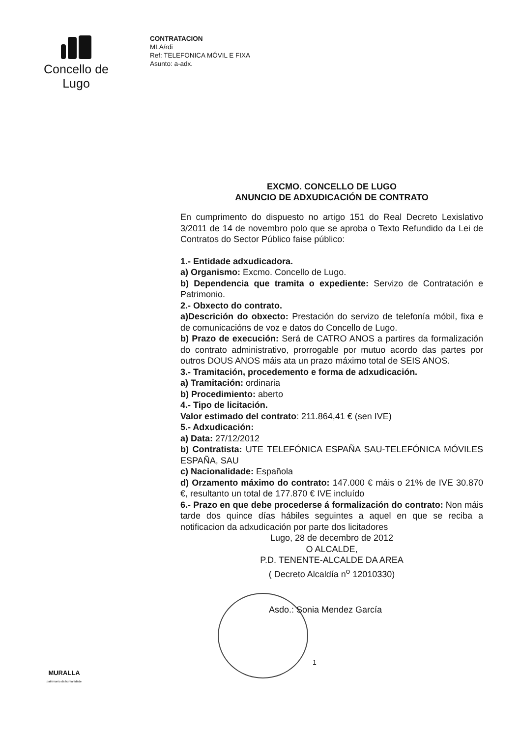Concello de Lugo
CONTRATACION
MLA/rdi
Ref: TELEFONICA MÓVIL E FIXA
Asunto: a-adx.
EXCMO. CONCELLO DE LUGO
ANUNCIO DE ADXUDICACIÓN DE CONTRATO
En cumprimento do dispuesto no artigo 151 do Real Decreto Lexislativo 3/2011 de 14 de novembro polo que se aproba o Texto Refundido da Lei de Contratos do Sector Público faise público:
1.- Entidade adxudicadora.
a) Organismo: Excmo. Concello de Lugo.
b) Dependencia que tramita o expediente: Servizo de Contratación e Patrimonio.
2.- Obxecto do contrato.
a)Descrición do obxecto: Prestación do servizo de telefonía móbil, fixa e de comunicacións de voz e datos do Concello de Lugo.
b) Prazo de execución: Será de CATRO ANOS a partires da formalización do contrato administrativo, prorrogable por mutuo acordo das partes por outros DOUS ANOS máis ata un prazo máximo total de SEIS ANOS.
3.- Tramitación, procedemento e forma de adxudicación.
a) Tramitación: ordinaria
b) Procedimiento: aberto
4.- Tipo de licitación.
Valor estimado del contrato: 211.864,41 € (sen IVE)
5.- Adxudicación:
a) Data: 27/12/2012
b) Contratista: UTE TELEFÓNICA ESPAÑA SAU-TELEFÓNICA MÓVILES ESPAÑA, SAU
c) Nacionalidade: Española
d) Orzamento máximo do contrato: 147.000 € máis o 21% de IVE 30.870 €, resultanto un total de 177.870 € IVE incluído
6.- Prazo en que debe procederse á formalización do contrato: Non máis tarde dos quince días hábiles seguintes a aquel en que se reciba a notificacion da adxudicación por parte dos licitadores
Lugo, 28 de decembro de 2012
O ALCALDE,
P.D. TENENTE-ALCALDE DA AREA
( Decreto Alcaldía n<sup>o</sup> 12010330)
Asdo.: Sonia Mendez García
1
MURALLA
patrimonio da humanidade